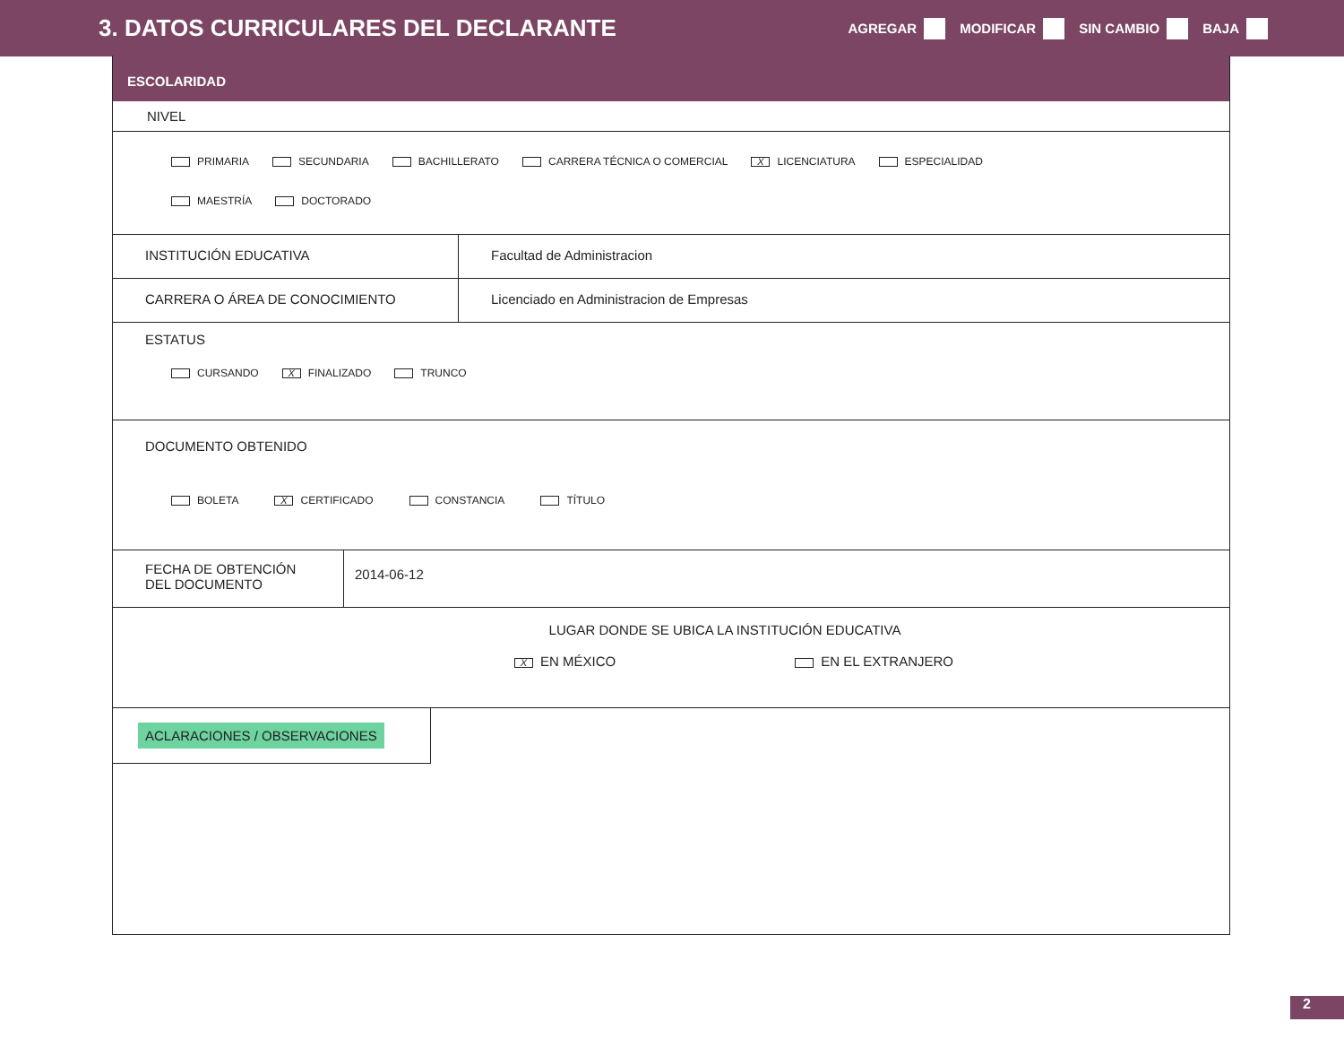3. DATOS CURRICULARES DEL DECLARANTE
AGREGAR MODIFICAR SIN CAMBIO BAJA
ESCOLARIDAD
NIVEL
PRIMARIA SECUNDARIA BACHILLERATO CARRERA TÉCNICA O COMERCIAL X LICENCIATURA ESPECIALIDAD
MAESTRÍA DOCTORADO
INSTITUCIÓN EDUCATIVA Facultad de Administracion
CARRERA O ÁREA DE CONOCIMIENTO Licenciado en Administracion de Empresas
ESTATUS
CURSANDO X FINALIZADO TRUNCO
DOCUMENTO OBTENIDO
BOLETA X CERTIFICADO CONSTANCIA TÍTULO
FECHA DE OBTENCIÓN
DEL DOCUMENTO
2014-06-12
LUGAR DONDE SE UBICA LA INSTITUCIÓN EDUCATIVA
X EN MÉXICO EN EL EXTRANJERO
ACLARACIONES / OBSERVACIONES
2